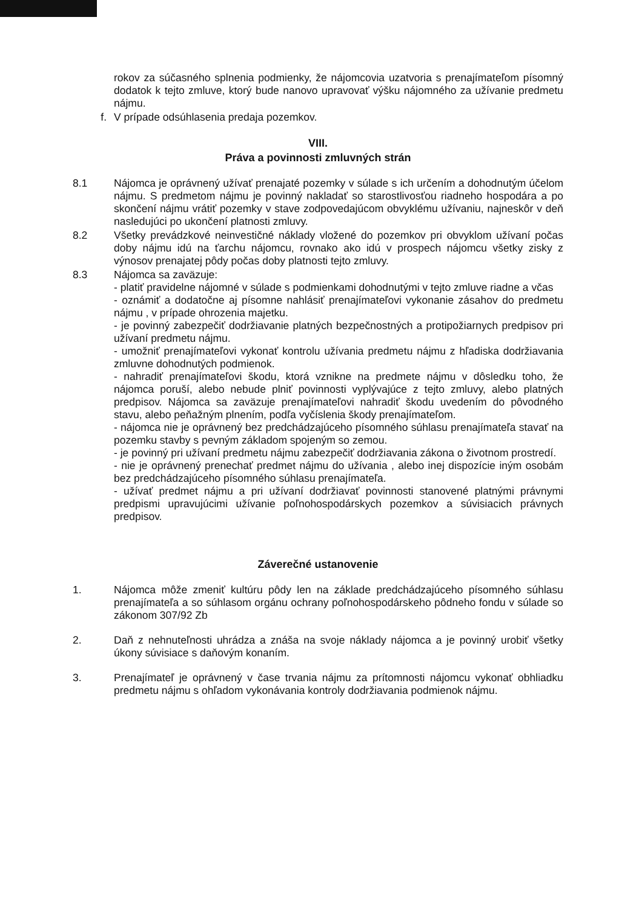rokov za súčasného splnenia podmienky, že nájomcovia uzatvoria s prenajímateľom písomný dodatok k tejto zmluve, ktorý bude nanovo upravovať výšku nájomného za užívanie predmetu nájmu.
f. V prípade odsúhlasenia predaja pozemkov.
VIII.
Práva a povinnosti zmluvných strán
8.1 Nájomca je oprávnený užívať prenajaté pozemky v súlade s ich určením a dohodnutým účelom nájmu. S predmetom nájmu je povinný nakladať so starostlivosťou riadneho hospodára a po skončení nájmu vrátiť pozemky v stave zodpovedajúcom obvyklému užívaniu, najneskôr v deň nasledujúci po ukončení platnosti zmluvy.
8.2 Všetky prevádzkové neinvestičné náklady vložené do pozemkov pri obvyklom užívaní počas doby nájmu idú na ťarchu nájomcu, rovnako ako idú v prospech nájomcu všetky zisky z výnosov prenajatej pôdy počas doby platnosti tejto zmluvy.
8.3 Nájomca sa zaväzuje:
- platiť pravidelne nájomné v súlade s podmienkami dohodnutými v tejto zmluve riadne a včas
- oznámiť a dodatočne aj písomne nahlásiť prenajímateľovi vykonanie zásahov do predmetu nájmu , v prípade ohrozenia majetku.
- je povinný zabezpečiť dodržiavanie platných bezpečnostných a protipožiarnych predpisov pri užívaní predmetu nájmu.
- umožniť prenajímateľovi vykonať kontrolu užívania predmetu nájmu z hľadiska dodržiavania zmluvne dohodnutých podmienok.
- nahradiť prenajímateľovi škodu, ktorá vznikne na predmete nájmu v dôsledku toho, že nájomca poruší, alebo nebude plniť povinnosti vyplývajúce z tejto zmluvy, alebo platných predpisov. Nájomca sa zaväzuje prenajímateľovi nahradiť škodu uvedením do pôvodného stavu, alebo peňažným plnením, podľa vyčíslenia škody prenajímateľom.
- nájomca nie je oprávnený bez predchádzajúceho písomného súhlasu prenajímateľa stavať na pozemku stavby s pevným základom spojeným so zemou.
- je povinný pri užívaní predmetu nájmu zabezpečiť dodržiavania zákona o životnom prostredí.
- nie je oprávnený prenechať predmet nájmu do užívania , alebo inej dispozície iným osobám bez predchádzajúceho písomného súhlasu prenajímateľa.
- užívať predmet nájmu a pri užívaní dodržiavať povinnosti stanovené platnými právnymi predpismi upravujúcimi užívanie poľnohospodárskych pozemkov a súvisiacich právnych predpisov.
Záverečné ustanovenie
1. Nájomca môže zmeniť kultúru pôdy len na základe predchádzajúceho písomného súhlasu prenajímateľa a so súhlasom orgánu ochrany poľnohospodárskeho pôdneho fondu v súlade so zákonom 307/92 Zb
2. Daň z nehnuteľnosti uhrádza a znáša na svoje náklady nájomca a je povinný urobiť všetky úkony súvisiace s daňovým konaním.
3. Prenajímateľ je oprávnený v čase trvania nájmu za prítomnosti nájomcu vykonať obhliadku predmetu nájmu s ohľadom vykonávania kontroly dodržiavania podmienok nájmu.